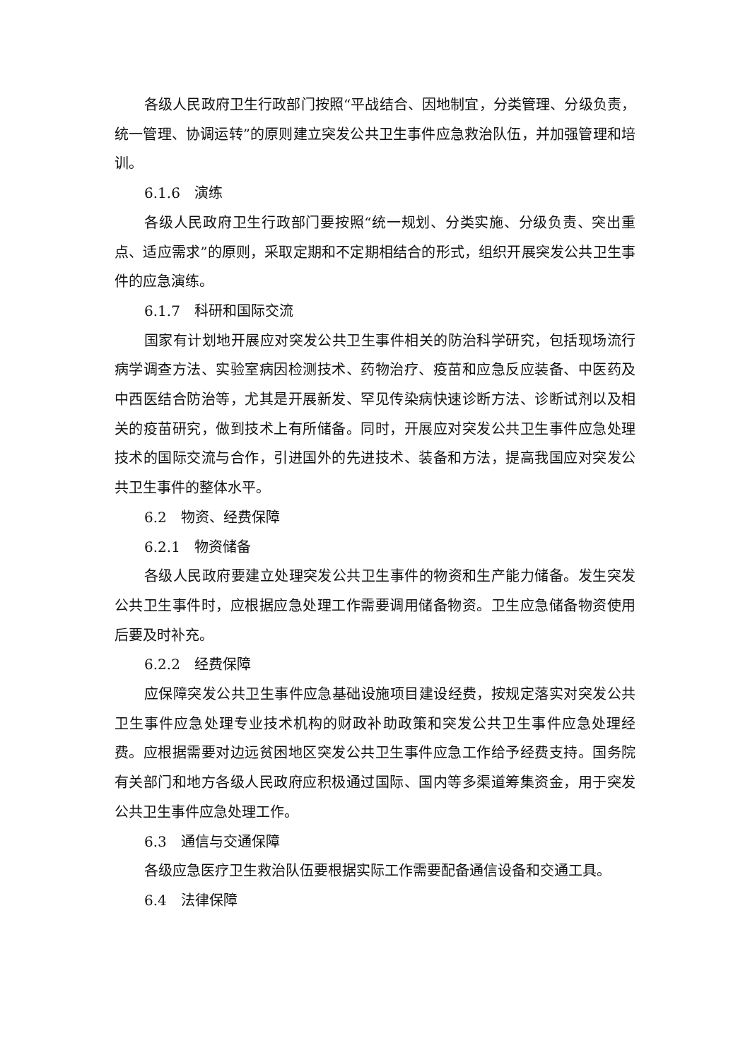各级人民政府卫生行政部门按照“平战结合、因地制宜，分类管理、分级负责，统一管理、协调运转”的原则建立突发公共卫生事件应急救治队伍，并加强管理和培训。
6.1.6　演练
各级人民政府卫生行政部门要按照“统一规划、分类实施、分级负责、突出重点、适应需求”的原则，采取定期和不定期相结合的形式，组织开展突发公共卫生事件的应急演练。
6.1.7　科研和国际交流
国家有计划地开展应对突发公共卫生事件相关的防治科学研究，包括现场流行病学调查方法、实验室病因检测技术、药物治疗、疫苗和应急反应装备、中医药及中西医结合防治等，尤其是开展新发、罕见传染病快速诊断方法、诊断试剂以及相关的疫苗研究，做到技术上有所储备。同时，开展应对突发公共卫生事件应急处理技术的国际交流与合作，引进国外的先进技术、装备和方法，提高我国应对突发公共卫生事件的整体水平。
6.2　物资、经费保障
6.2.1　物资储备
各级人民政府要建立处理突发公共卫生事件的物资和生产能力储备。发生突发公共卫生事件时，应根据应急处理工作需要调用储备物资。卫生应急储备物资使用后要及时补充。
6.2.2　经费保障
应保障突发公共卫生事件应急基础设施项目建设经费，按规定落实对突发公共卫生事件应急处理专业技术机构的财政补助政策和突发公共卫生事件应急处理经费。应根据需要对边远贫困地区突发公共卫生事件应急工作给予经费支持。国务院有关部门和地方各级人民政府应积极通过国际、国内等多渠道筹集资金，用于突发公共卫生事件应急处理工作。
6.3　通信与交通保障
各级应急医疗卫生救治队伍要根据实际工作需要配备通信设备和交通工具。
6.4　法律保障